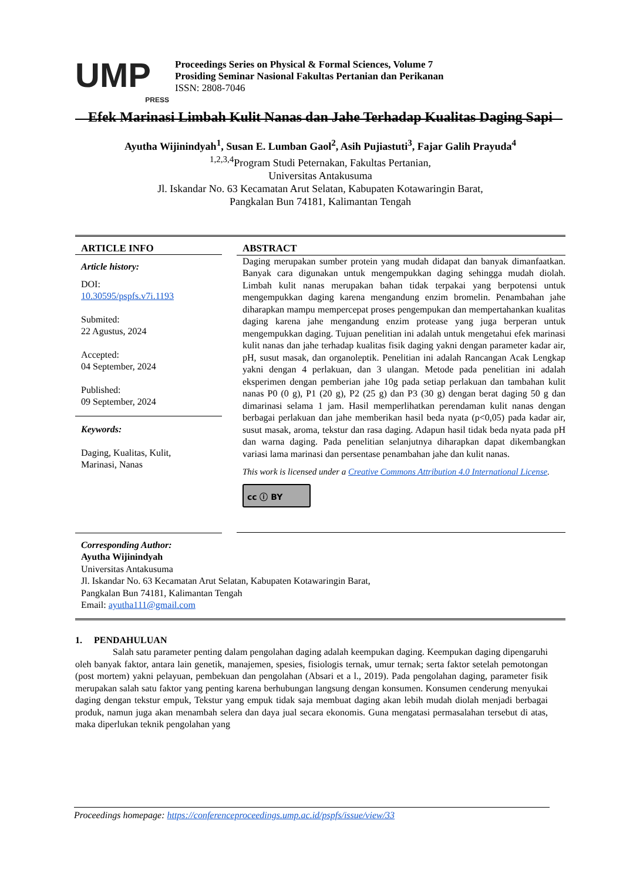UMP
PRESS
Proceedings Series on Physical & Formal Sciences, Volume 7
Prosiding Seminar Nasional Fakultas Pertanian dan Perikanan
ISSN: 2808-7046
Efek Marinasi Limbah Kulit Nanas dan Jahe Terhadap Kualitas Daging Sapi
Ayutha Wijinindyah<sup>1</sup>, Susan E. Lumban Gaol<sup>2</sup>, Asih Pujiastuti<sup>3</sup>, Fajar Galih Prayuda<sup>4</sup>
<sup>1,2,3,4</sup>Program Studi Peternakan, Fakultas Pertanian,
Universitas Antakusuma
Jl. Iskandar No. 63 Kecamatan Arut Selatan, Kabupaten Kotawaringin Barat,
Pangkalan Bun 74181, Kalimantan Tengah
ARTICLE INFO
Article history:
DOI:
10.30595/pspfs.v7i.1193
Submited:
22 Agustus, 2024
Accepted:
04 September, 2024
Published:
09 September, 2024
Keywords:
Daging, Kualitas, Kulit,
Marinasi, Nanas
ABSTRACT
Daging merupakan sumber protein yang mudah didapat dan banyak dimanfaatkan. Banyak cara digunakan untuk mengempukkan daging sehingga mudah diolah. Limbah kulit nanas merupakan bahan tidak terpakai yang berpotensi untuk mengempukkan daging karena mengandung enzim bromelin. Penambahan jahe diharapkan mampu mempercepat proses pengempukan dan mempertahankan kualitas daging karena jahe mengandung enzim protease yang juga berperan untuk mengempukkan daging. Tujuan penelitian ini adalah untuk mengetahui efek marinasi kulit nanas dan jahe terhadap kualitas fisik daging yakni dengan parameter kadar air, pH, susut masak, dan organoleptik. Penelitian ini adalah Rancangan Acak Lengkap yakni dengan 4 perlakuan, dan 3 ulangan. Metode pada penelitian ini adalah eksperimen dengan pemberian jahe 10g pada setiap perlakuan dan tambahan kulit nanas P0 (0 g), P1 (20 g), P2 (25 g) dan P3 (30 g) dengan berat daging 50 g dan dimarinasi selama 1 jam. Hasil memperlihatkan perendaman kulit nanas dengan berbagai perlakuan dan jahe memberikan hasil beda nyata (p<0,05) pada kadar air, susut masak, aroma, tekstur dan rasa daging. Adapun hasil tidak beda nyata pada pH dan warna daging. Pada penelitian selanjutnya diharapkan dapat dikembangkan variasi lama marinasi dan persentase penambahan jahe dan kulit nanas.
This work is licensed under a Creative Commons Attribution 4.0 International License.
cc ⓘ BY
Corresponding Author:
Ayutha Wijinindyah
Universitas Antakusuma
Jl. Iskandar No. 63 Kecamatan Arut Selatan, Kabupaten Kotawaringin Barat,
Pangkalan Bun 74181, Kalimantan Tengah
Email: ayutha111@gmail.com
1. PENDAHULUAN
Salah satu parameter penting dalam pengolahan daging adalah keempukan daging. Keempukan daging dipengaruhi oleh banyak faktor, antara lain genetik, manajemen, spesies, fisiologis ternak, umur ternak; serta faktor setelah pemotongan (post mortem) yakni pelayuan, pembekuan dan pengolahan (Absari et a l., 2019). Pada pengolahan daging, parameter fisik merupakan salah satu faktor yang penting karena berhubungan langsung dengan konsumen. Konsumen cenderung menyukai daging dengan tekstur empuk, Tekstur yang empuk tidak saja membuat daging akan lebih mudah diolah menjadi berbagai produk, namun juga akan menambah selera dan daya jual secara ekonomis. Guna mengatasi permasalahan tersebut di atas, maka diperlukan teknik pengolahan yang
Proceedings homepage: https://conferenceproceedings.ump.ac.id/pspfs/issue/view/33